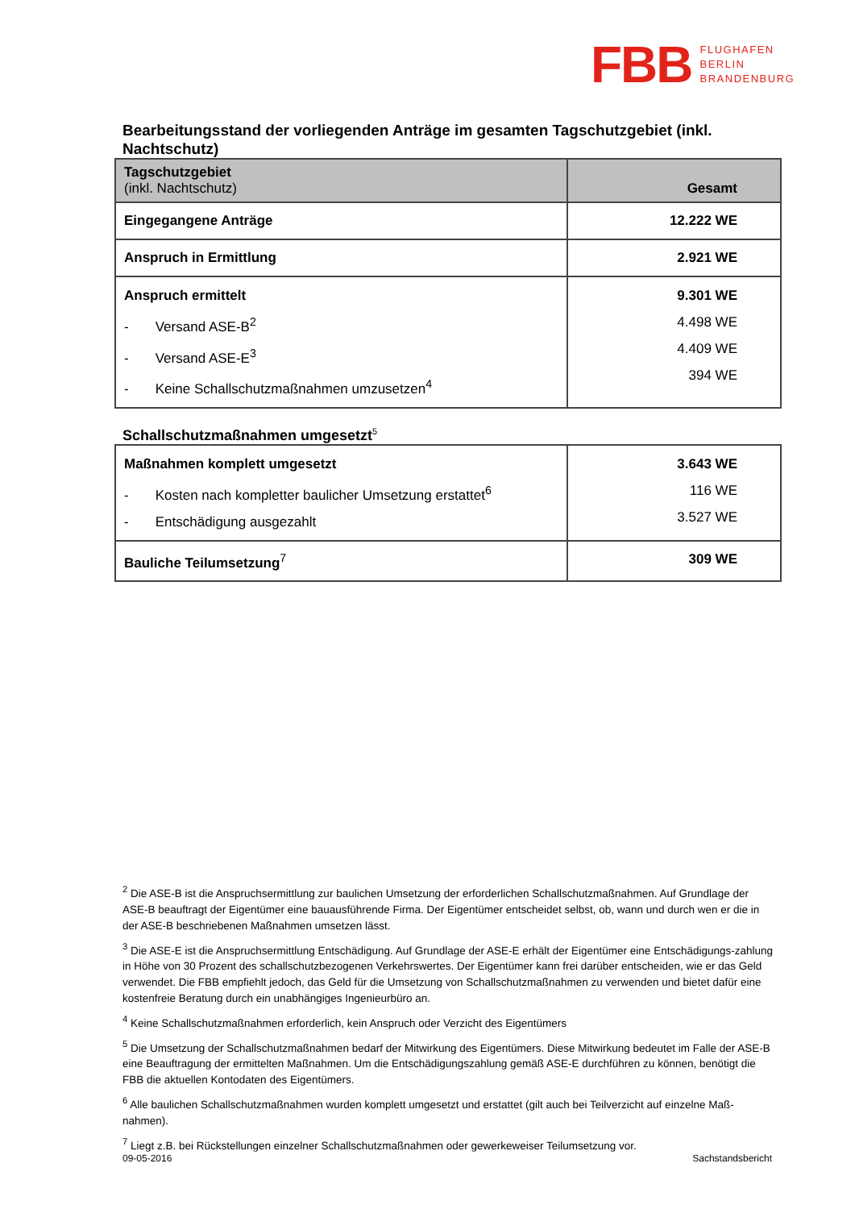FBB FLUGHAFEN
BERLIN
BRANDENBURG
Bearbeitungsstand der vorliegenden Anträge im gesamten Tagschutzgebiet (inkl. Nachtschutz)
| Tagschutzgebiet (inkl. Nachtschutz) | Gesamt |
| --- | --- |
| Eingegangene Anträge | 12.222 WE |
| Anspruch in Ermittlung | 2.921 WE |
| Anspruch ermittelt - Versand ASE-B<sup>2</sup> - Versand ASE-E<sup>3</sup> - Keine Schallschutzmaßnahmen umzusetzen<sup>4</sup> | 9.301 WE 4.498 WE 4.409 WE 394 WE |
Schallschutzmaßnahmen umgesetzt<sup>5</sup>
| Maßnahmen komplett umgesetzt - Kosten nach kompletter baulicher Umsetzung erstattet<sup>6</sup> - Entschädigung ausgezahlt | 3.643 WE 116 WE 3.527 WE |
| Bauliche Teilumsetzung<sup>7</sup> | 309 WE |
<sup>2</sup> Die ASE-B ist die Anspruchsermittlung zur baulichen Umsetzung der erforderlichen Schallschutzmaßnahmen. Auf Grundlage der ASE-B beauftragt der Eigentümer eine bauausführende Firma. Der Eigentümer entscheidet selbst, ob, wann und durch wen er die in der ASE-B beschriebenen Maßnahmen umsetzen lässt.
<sup>3</sup> Die ASE-E ist die Anspruchsermittlung Entschädigung. Auf Grundlage der ASE-E erhält der Eigentümer eine Entschädigungs-zahlung in Höhe von 30 Prozent des schallschutzbezogenen Verkehrswertes. Der Eigentümer kann frei darüber entscheiden, wie er das Geld verwendet. Die FBB empfiehlt jedoch, das Geld für die Umsetzung von Schallschutzmaßnahmen zu verwenden und bietet dafür eine kostenfreie Beratung durch ein unabhängiges Ingenieurbüro an.
<sup>4</sup> Keine Schallschutzmaßnahmen erforderlich, kein Anspruch oder Verzicht des Eigentümers
<sup>5</sup> Die Umsetzung der Schallschutzmaßnahmen bedarf der Mitwirkung des Eigentümers. Diese Mitwirkung bedeutet im Falle der ASE-B eine Beauftragung der ermittelten Maßnahmen. Um die Entschädigungszahlung gemäß ASE-E durchführen zu können, benötigt die FBB die aktuellen Kontodaten des Eigentümers.
<sup>6</sup> Alle baulichen Schallschutzmaßnahmen wurden komplett umgesetzt und erstattet (gilt auch bei Teilverzicht auf einzelne Maß-nahmen).
<sup>7</sup> Liegt z.B. bei Rückstellungen einzelner Schallschutzmaßnahmen oder gewerkeweiser Teilumsetzung vor.
09-05-2016 Sachstandsbericht